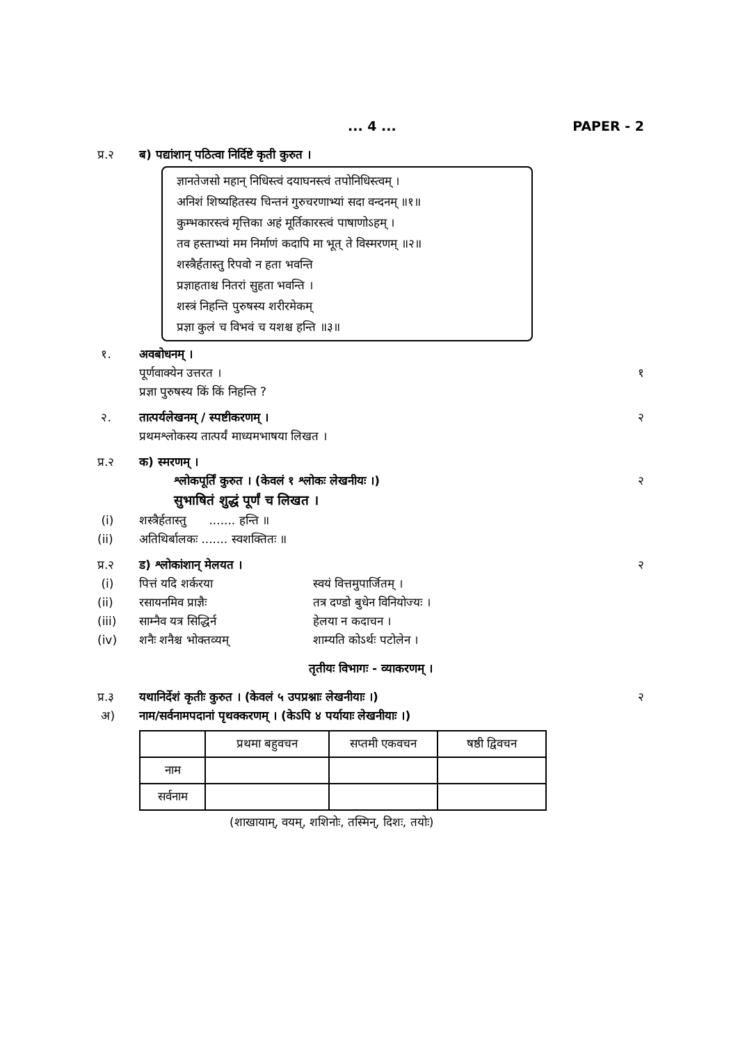... 4 ... PAPER - 2
प्र.२ ब) पद्यांशान् पठित्वा निर्दिष्टे कृती कुरुत ।
ज्ञानतेजसो महान् निधिस्त्वं दयाघनस्त्वं तपोनिधिस्त्वम् ।
अनिशं शिष्यहितस्य चिन्तनं गुरुचरणाभ्यां सदा वन्दनम् ॥१॥
कुम्भकारस्त्वं मृत्तिका अहं मूर्तिकारस्त्वं पाषाणोऽहम् ।
तव हस्ताभ्यां मम निर्माणं कदापि मा भूत् ते विस्मरणम् ॥२॥
शस्त्रैर्हतास्तु रिपवो न हता भवन्ति
प्रज्ञाहताश्च नितरां सुहता भवन्ति ।
शस्त्रं निहन्ति पुरुषस्य शरीरमेकम्
प्रज्ञा कुलं च विभवं च यशश्च हन्ति ॥३॥
१. अवबोधनम् ।
पूर्णवाक्येन उत्तरत । १
प्रज्ञा पुरुषस्य किं किं निहन्ति ?
२. तात्पर्यलेखनम् / स्पष्टीकरणम् । २
प्रथमश्लोकस्य तात्पर्यं माध्यमभाषया लिखत ।
प्र.२ क) स्मरणम् ।
श्लोकपूर्तिं कुरुत । (केवलं १ श्लोकः लेखनीयः ।) २
सुभाषितं शुद्धं पूर्णं च लिखत ।
(i) शस्त्रैर्हतास्तु ....... हन्ति ॥
(ii) अतिथिर्बालकः ....... स्वशक्तितः ॥
प्र.२ ड) श्लोकांशान् मेलयत । २
(i) पित्तं यदि शर्करया स्वयं वित्तमुपार्जितम् ।
(ii) रसायनमिव प्राज्ञैः तत्र दण्डो बुधेन विनियोज्यः ।
(iii) साम्नैव यत्र सिद्धिर्न हेलया न कदाचन ।
(iv) शनैः शनैश्च भोक्तव्यम् शाम्यति कोऽर्थः पटोलेन ।
तृतीयः विभागः - व्याकरणम् ।
प्र.३ यथानिर्देशं कृतीः कुरुत । (केवलं ५ उपप्रश्नाः लेखनीयाः ।) २
अ) नाम/सर्वनामपदानां पृथक्करणम् । (केऽपि ४ पर्यायाः लेखनीयाः ।)
| | प्रथमा बहुवचन | सप्तमी एकवचन | षष्ठी द्विवचन |
| --- | --- | --- | --- |
| नाम | | | |
| सर्वनाम | | | |
(शाखायाम्, वयम्, शशिनोः, तस्मिन्, दिशः, तयोः)